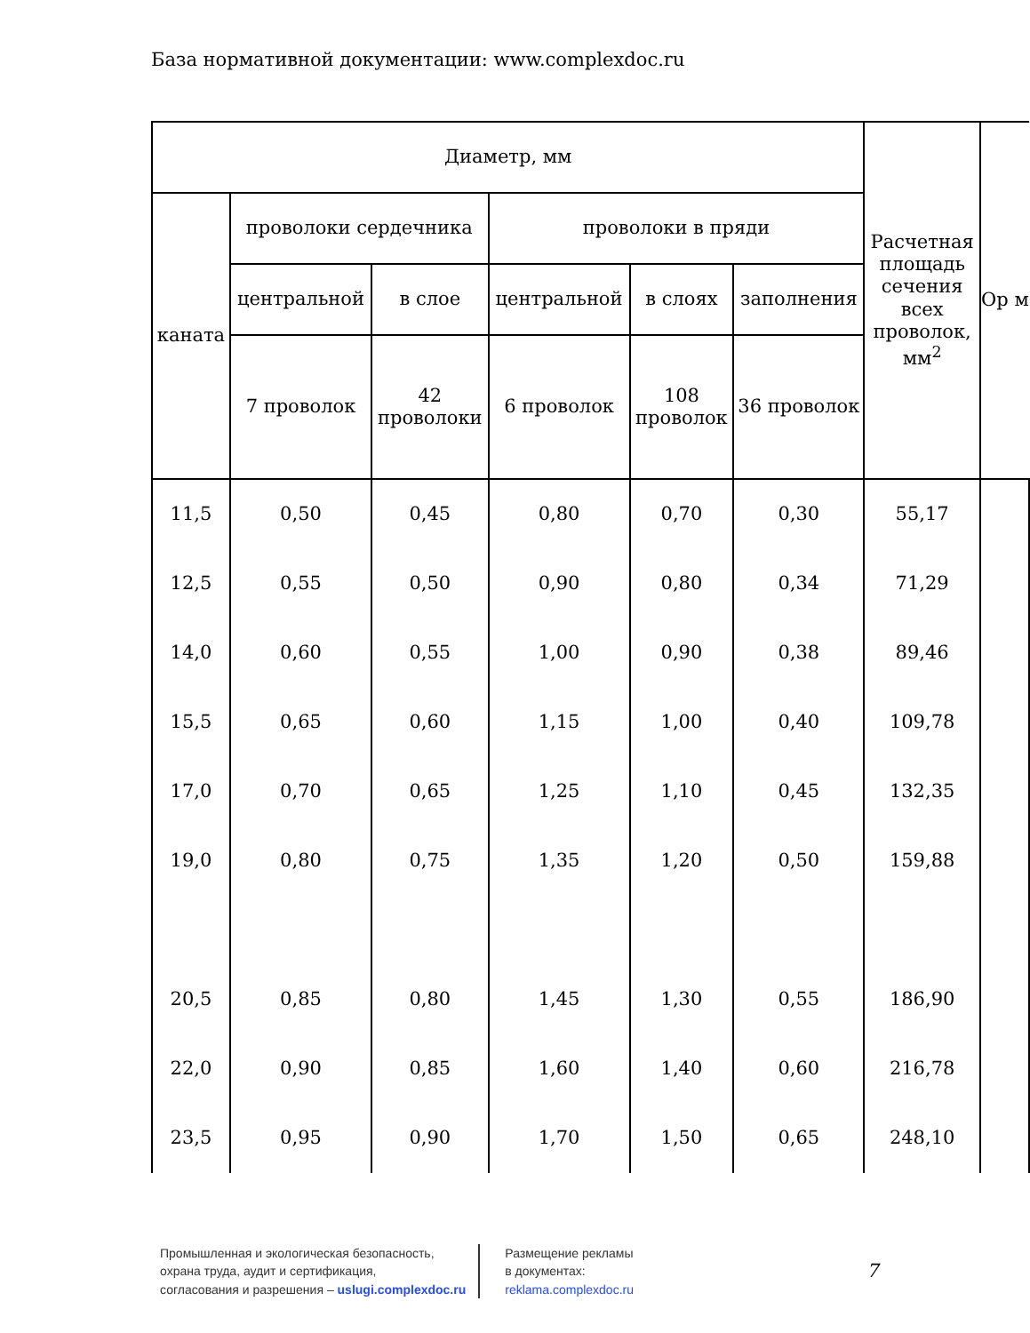База нормативной документации: www.complexdoc.ru
| Диаметр, мм | | | | | | Расчетная площадь сечения всех проволок, мм<sup>2</sup> | Ор м |
| --- | --- | --- | --- | --- | --- | --- | --- |
| каната | проволоки сердечника | | проволоки в пряди | | | | |
| | центральной | в слое | центральной | в слоях | заполнения | | |
| | 7 проволок | 42 проволоки | 6 проволок | 108 проволок | 36 проволок | | |
| 11,5 | 0,50 | 0,45 | 0,80 | 0,70 | 0,30 | 55,17 | |
| 12,5 | 0,55 | 0,50 | 0,90 | 0,80 | 0,34 | 71,29 | |
| 14,0 | 0,60 | 0,55 | 1,00 | 0,90 | 0,38 | 89,46 | |
| 15,5 | 0,65 | 0,60 | 1,15 | 1,00 | 0,40 | 109,78 | |
| 17,0 | 0,70 | 0,65 | 1,25 | 1,10 | 0,45 | 132,35 | |
| 19,0 | 0,80 | 0,75 | 1,35 | 1,20 | 0,50 | 159,88 | |
| 20,5 | 0,85 | 0,80 | 1,45 | 1,30 | 0,55 | 186,90 | |
| 22,0 | 0,90 | 0,85 | 1,60 | 1,40 | 0,60 | 216,78 | |
| 23,5 | 0,95 | 0,90 | 1,70 | 1,50 | 0,65 | 248,10 | |
Промышленная и экологическая безопасность,
охрана труда, аудит и сертификация,
согласования и разрешения – uslugi.complexdoc.ru
Размещение рекламы
в документах:
reklama.complexdoc.ru
7